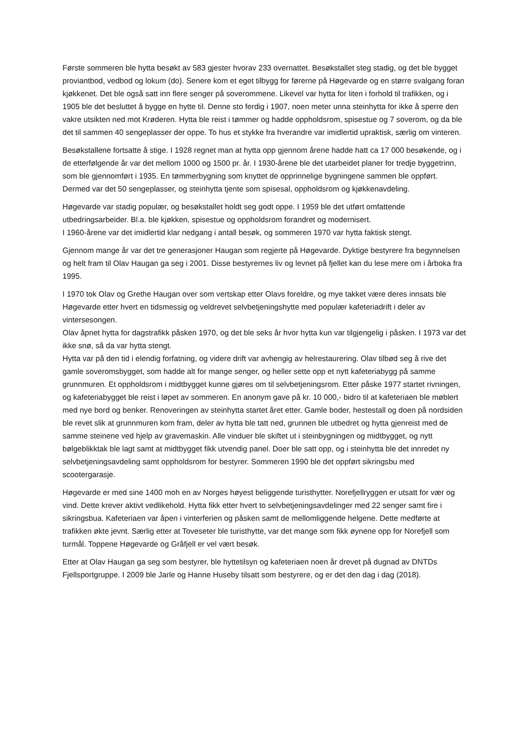Første sommeren ble hytta besøkt av 583 gjester hvorav 233 overnattet. Besøkstallet steg stadig, og det ble bygget proviantbod, vedbod og lokum (do). Senere kom et eget tilbygg for førerne på Høgevarde og en større svalgang foran kjøkkenet. Det ble også satt inn flere senger på soverommene. Likevel var hytta for liten i forhold til trafikken, og i 1905 ble det besluttet å bygge en hytte til. Denne sto ferdig i 1907, noen meter unna steinhytta for ikke å sperre den vakre utsikten ned mot Krøderen. Hytta ble reist i tømmer og hadde oppholdsrom, spisestue og 7 soverom, og da ble det til sammen 40 sengeplasser der oppe. To hus et stykke fra hverandre var imidlertid upraktisk, særlig om vinteren.
Besøkstallene fortsatte å stige. I 1928 regnet man at hytta opp gjennom årene hadde hatt ca 17 000 besøkende, og i de etterfølgende år var det mellom 1000 og 1500 pr. år. I 1930-årene ble det utarbeidet planer for tredje byggetrinn, som ble gjennomført i 1935. En tømmerbygning som knyttet de opprinnelige bygningene sammen ble oppført. Dermed var det 50 sengeplasser, og steinhytta tjente som spisesal, oppholdsrom og kjøkkenavdeling.
Høgevarde var stadig populær, og besøkstallet holdt seg godt oppe. I 1959 ble det utført omfattende utbedringsarbeider. Bl.a. ble kjøkken, spisestue og oppholdsrom forandret og modernisert.
I 1960-årene var det imidlertid klar nedgang i antall besøk, og sommeren 1970 var hytta faktisk stengt.
Gjennom mange år var det tre generasjoner Haugan som regjerte på Høgevarde. Dyktige bestyrere fra begynnelsen og helt fram til Olav Haugan ga seg i 2001. Disse bestyrernes liv og levnet på fjellet kan du lese mere om i årboka fra 1995.
I 1970 tok Olav og Grethe Haugan over som vertskap etter Olavs foreldre, og mye takket være deres innsats ble Høgevarde etter hvert en tidsmessig og veldrevet selvbetjeningshytte med populær kafeteriadrift i deler av vintersesongen.
Olav åpnet hytta for dagstrafikk påsken 1970, og det ble seks år hvor hytta kun var tilgjengelig i påsken. I 1973 var det ikke snø, så da var hytta stengt.
Hytta var på den tid i elendig forfatning, og videre drift var avhengig av helrestaurering. Olav tilbød seg å rive det gamle soveromsbygget, som hadde alt for mange senger, og heller sette opp et nytt kafeteriabygg på samme grunnmuren. Et oppholdsrom i midtbygget kunne gjøres om til selvbetjeningsrom. Etter påske 1977 startet rivningen, og kafeteriabygget ble reist i løpet av sommeren. En anonym gave på kr. 10 000,- bidro til at kafeteriaen ble møblert med nye bord og benker. Renoveringen av steinhytta startet året etter. Gamle boder, hestestall og doen på nordsiden ble revet slik at grunnmuren kom fram, deler av hytta ble tatt ned, grunnen ble utbedret og hytta gjenreist med de samme steinene ved hjelp av gravemaskin. Alle vinduer ble skiftet ut i steinbygningen og midtbygget, og nytt bølgeblikktak ble lagt samt at midtbygget fikk utvendig panel. Doer ble satt opp, og i steinhytta ble det innredet ny selvbetjeningsavdeling samt oppholdsrom for bestyrer. Sommeren 1990 ble det oppført sikringsbu med scootergarasje.
Høgevarde er med sine 1400 moh en av Norges høyest beliggende turisthytter. Norefjellryggen er utsatt for vær og vind. Dette krever aktivt vedlikehold. Hytta fikk etter hvert to selvbetjeningsavdelinger med 22 senger samt fire i sikringsbua. Kafeteriaen var åpen i vinterferien og påsken samt de mellomliggende helgene. Dette medførte at trafikken økte jevnt. Særlig etter at Toveseter ble turisthytte, var det mange som fikk øynene opp for Norefjell som turmål. Toppene Høgevarde og Gråfjell er vel vært besøk.
Etter at Olav Haugan ga seg som bestyrer, ble hyttetilsyn og kafeteriaen noen år drevet på dugnad av DNTDs Fjellsportgruppe. I 2009 ble Jarle og Hanne Huseby tilsatt som bestyrere, og er det den dag i dag (2018).